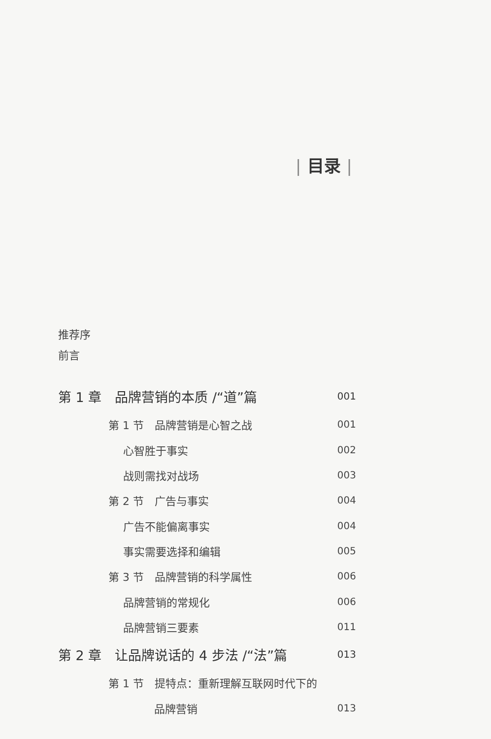| 目录 |
推荐序
前言
第 1 章　品牌营销的本质 /“道”篇 001
第 1 节　品牌营销是心智之战 001
心智胜于事实 002
战则需找对战场 003
第 2 节　广告与事实 004
广告不能偏离事实 004
事实需要选择和编辑 005
第 3 节　品牌营销的科学属性 006
品牌营销的常规化 006
品牌营销三要素 011
第 2 章　让品牌说话的 4 步法 /“法”篇 013
第 1 节　提特点：重新理解互联网时代下的
品牌营销 013